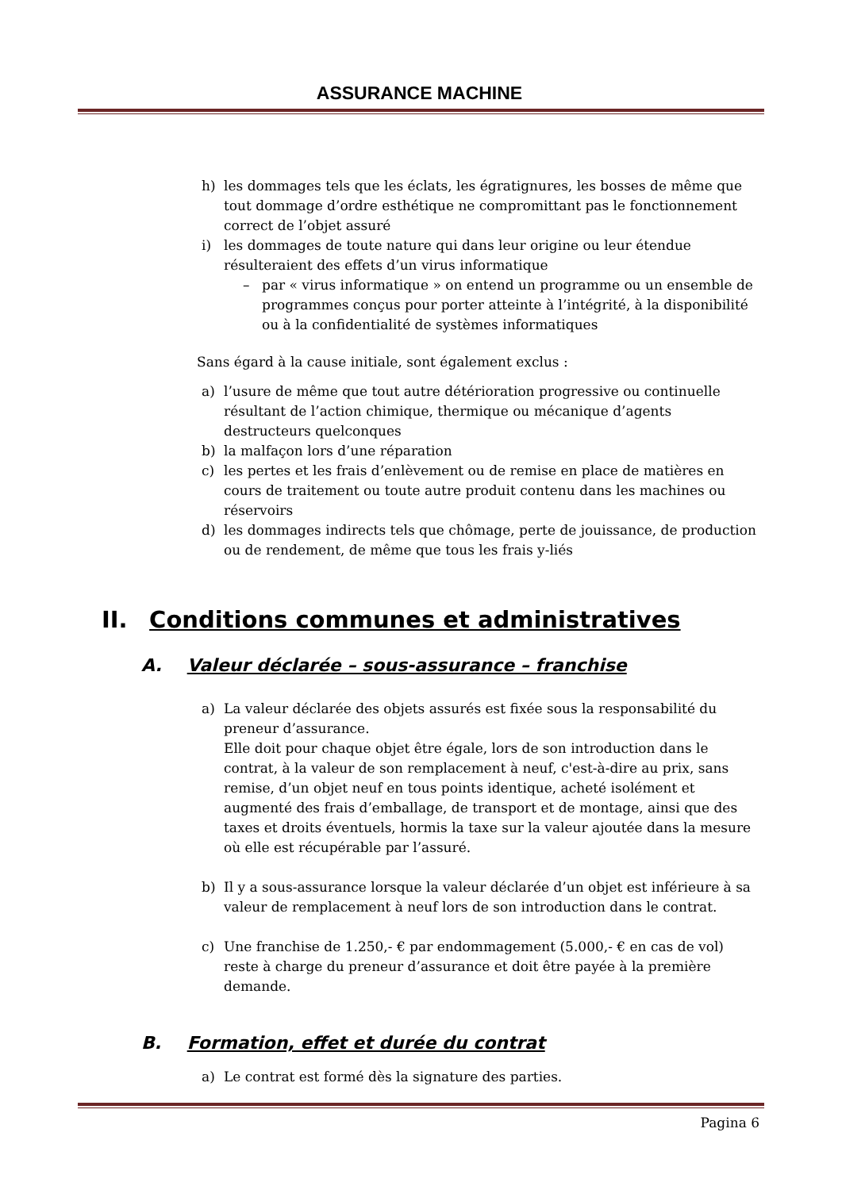ASSURANCE MACHINE
h) les dommages tels que les éclats, les égratignures, les bosses de même que tout dommage d’ordre esthétique ne compromittant pas le fonctionnement correct de l’objet assuré
i) les dommages de toute nature qui dans leur origine ou leur étendue résulteraient des effets d’un virus informatique
– par « virus informatique » on entend un programme ou un ensemble de programmes conçus pour porter atteinte à l’intégrité, à la disponibilité ou à la confidentialité de systèmes informatiques
Sans égard à la cause initiale, sont également exclus :
a) l’usure de même que tout autre détérioration progressive ou continuelle résultant de l’action chimique, thermique ou mécanique d’agents destructeurs quelconques
b) la malfaçon lors d’une réparation
c) les pertes et les frais d’enlèvement ou de remise en place de matières en cours de traitement ou toute autre produit contenu dans les machines ou réservoirs
d) les dommages indirects tels que chômage, perte de jouissance, de production ou de rendement, de même que tous les frais y-liés
II. Conditions communes et administratives
A. Valeur déclarée – sous-assurance – franchise
a) La valeur déclarée des objets assurés est fixée sous la responsabilité du preneur d’assurance.
Elle doit pour chaque objet être égale, lors de son introduction dans le contrat, à la valeur de son remplacement à neuf, c'est-à-dire au prix, sans remise, d’un objet neuf en tous points identique, acheté isolément et augmenté des frais d’emballage, de transport et de montage, ainsi que des taxes et droits éventuels, hormis la taxe sur la valeur ajoutée dans la mesure où elle est récupérable par l’assuré.
b) Il y a sous-assurance lorsque la valeur déclarée d’un objet est inférieure à sa valeur de remplacement à neuf lors de son introduction dans le contrat.
c) Une franchise de 1.250,- € par endommagement (5.000,- € en cas de vol) reste à charge du preneur d’assurance et doit être payée à la première demande.
B. Formation, effet et durée du contrat
a) Le contrat est formé dès la signature des parties.
Pagina 6